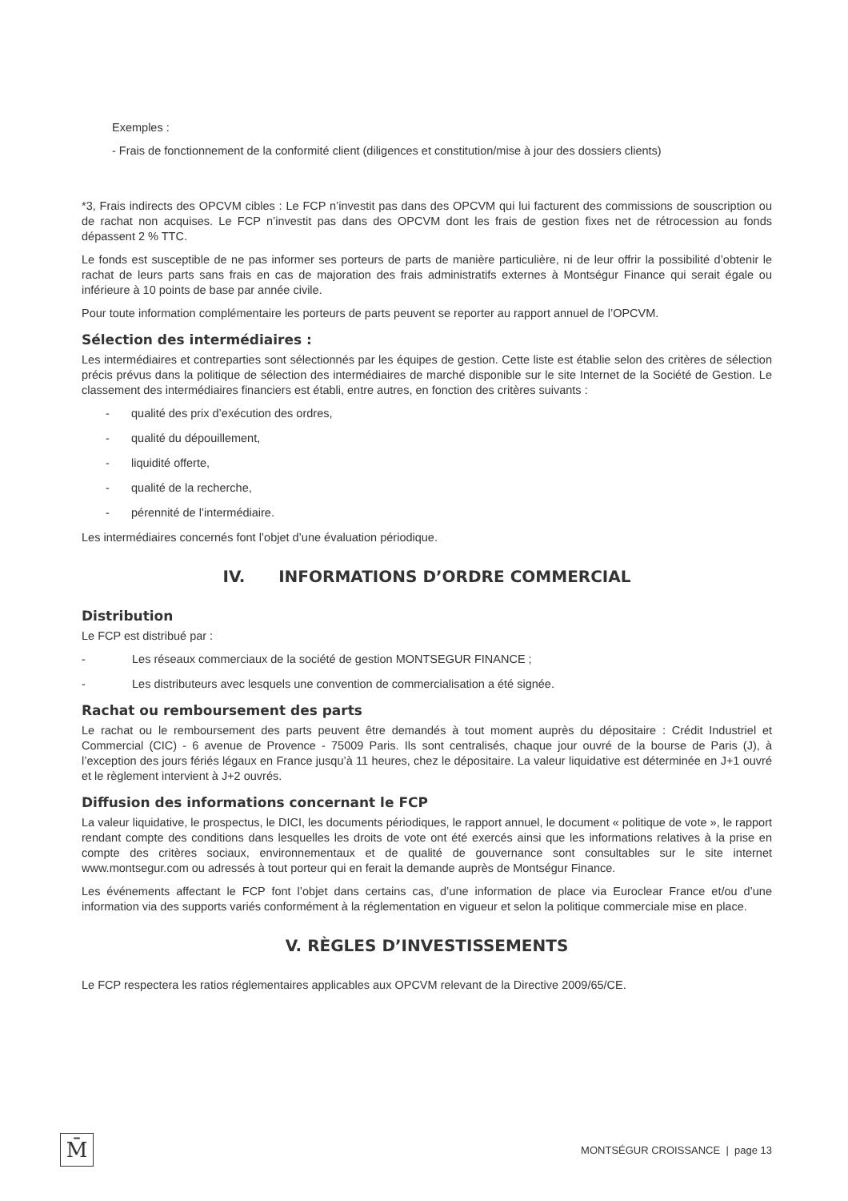Exemples :
- Frais de fonctionnement de la conformité client (diligences et constitution/mise à jour des dossiers clients)
*3, Frais indirects des OPCVM cibles : Le FCP n’investit pas dans des OPCVM qui lui facturent des commissions de souscription ou de rachat non acquises. Le FCP n’investit pas dans des OPCVM dont les frais de gestion fixes net de rétrocession au fonds dépassent 2 % TTC.
Le fonds est susceptible de ne pas informer ses porteurs de parts de manière particulière, ni de leur offrir la possibilité d’obtenir le rachat de leurs parts sans frais en cas de majoration des frais administratifs externes à Montségur Finance qui serait égale ou inférieure à 10 points de base par année civile.
Pour toute information complémentaire les porteurs de parts peuvent se reporter au rapport annuel de l’OPCVM.
Sélection des intermédiaires :
Les intermédiaires et contreparties sont sélectionnés par les équipes de gestion. Cette liste est établie selon des critères de sélection précis prévus dans la politique de sélection des intermédiaires de marché disponible sur le site Internet de la Société de Gestion. Le classement des intermédiaires financiers est établi, entre autres, en fonction des critères suivants :
- qualité des prix d’exécution des ordres,
- qualité du dépouillement,
- liquidité offerte,
- qualité de la recherche,
- pérennité de l’intermédiaire.
Les intermédiaires concernés font l’objet d’une évaluation périodique.
IV. INFORMATIONS D’ORDRE COMMERCIAL
Distribution
Le FCP est distribué par :
- Les réseaux commerciaux de la société de gestion MONTSEGUR FINANCE ;
- Les distributeurs avec lesquels une convention de commercialisation a été signée.
Rachat ou remboursement des parts
Le rachat ou le remboursement des parts peuvent être demandés à tout moment auprès du dépositaire : Crédit Industriel et Commercial (CIC) - 6 avenue de Provence - 75009 Paris. Ils sont centralisés, chaque jour ouvré de la bourse de Paris (J), à l’exception des jours fériés légaux en France jusqu’à 11 heures, chez le dépositaire. La valeur liquidative est déterminée en J+1 ouvré et le règlement intervient à J+2 ouvrés.
Diffusion des informations concernant le FCP
La valeur liquidative, le prospectus, le DICI, les documents périodiques, le rapport annuel, le document « politique de vote », le rapport rendant compte des conditions dans lesquelles les droits de vote ont été exercés ainsi que les informations relatives à la prise en compte des critères sociaux, environnementaux et de qualité de gouvernance sont consultables sur le site internet www.montsegur.com ou adressés à tout porteur qui en ferait la demande auprès de Montségur Finance.
Les événements affectant le FCP font l’objet dans certains cas, d’une information de place via Euroclear France et/ou d’une information via des supports variés conformément à la réglementation en vigueur et selon la politique commerciale mise en place.
V. RÈGLES D’INVESTISSEMENTS
Le FCP respectera les ratios réglementaires applicables aux OPCVM relevant de la Directive 2009/65/CE.
M̄
MONTSÉGUR CROISSANCE | page 13